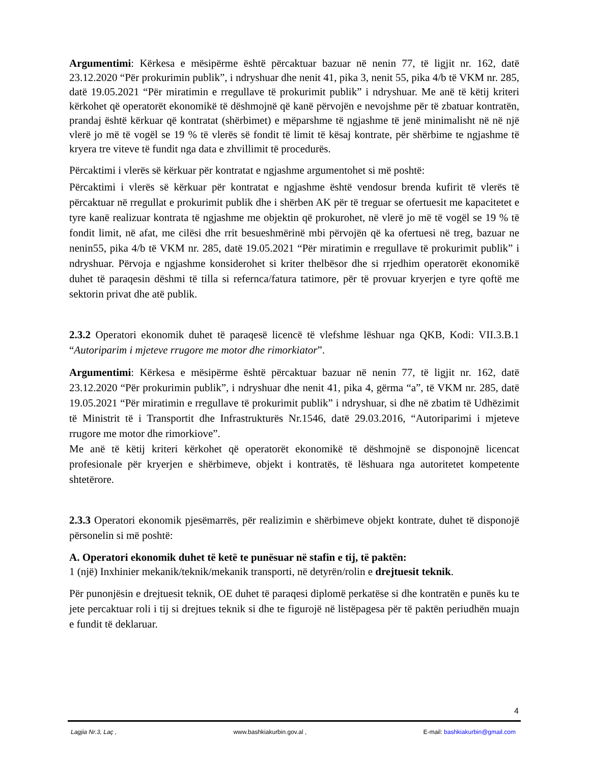Argumentimi: Kërkesa e mësipërme është përcaktuar bazuar në nenin 77, të ligjit nr. 162, datë 23.12.2020 “Për prokurimin publik”, i ndryshuar dhe nenit 41, pika 3, nenit 55, pika 4/b të VKM nr. 285, datë 19.05.2021 “Për miratimin e rregullave të prokurimit publik” i ndryshuar. Me anë të këtij kriteri kërkohet që operatorët ekonomikë të dëshmojnë që kanë përvojën e nevojshme për të zbatuar kontratën, prandaj është kërkuar që kontratat (shërbimet) e mëparshme të ngjashme të jenë minimalisht në në një vlerë jo më të vogël se 19 % të vlerës së fondit të limit të kësaj kontrate, për shërbime te ngjashme të kryera tre viteve të fundit nga data e zhvillimit të procedurës.
Përcaktimi i vlerës së kërkuar për kontratat e ngjashme argumentohet si më poshtë:
Përcaktimi i vlerës së kërkuar për kontratat e ngjashme është vendosur brenda kufirit të vlerës të përcaktuar në rregullat e prokurimit publik dhe i shërben AK për të treguar se ofertuesit me kapacitetet e tyre kanë realizuar kontrata të ngjashme me objektin që prokurohet, në vlerë jo më të vogël se 19 % të fondit limit, në afat, me cilësi dhe rrit besueshmërinë mbi përvojën që ka ofertuesi në treg, bazuar ne nenin55, pika 4/b të VKM nr. 285, datë 19.05.2021 “Për miratimin e rregullave të prokurimit publik” i ndryshuar. Përvoja e ngjashme konsiderohet si kriter thelbësor dhe si rrjedhim operatorët ekonomikë duhet të paraqesin dëshmi të tilla si refernca/fatura tatimore, për të provuar kryerjen e tyre qoftë me sektorin privat dhe atë publik.
2.3.2 Operatori ekonomik duhet të paraqesë licencë të vlefshme lëshuar nga QKB, Kodi: VII.3.B.1 “Autoriparim i mjeteve rrugore me motor dhe rimorkiator”.
Argumentimi: Kërkesa e mësipërme është përcaktuar bazuar në nenin 77, të ligjit nr. 162, datë 23.12.2020 “Për prokurimin publik”, i ndryshuar dhe nenit 41, pika 4, gërma “a”, të VKM nr. 285, datë 19.05.2021 “Për miratimin e rregullave të prokurimit publik” i ndryshuar, si dhe në zbatim të Udhëzimit të Ministrit të i Transportit dhe Infrastrukturës Nr.1546, datë 29.03.2016, “Autoriparimi i mjeteve rrugore me motor dhe rimorkiove”.
Me anë të këtij kriteri kërkohet që operatorët ekonomikë të dëshmojnë se disponojnë licencat profesionale për kryerjen e shërbimeve, objekt i kontratës, të lëshuara nga autoritetet kompetente shtetërore.
2.3.3 Operatori ekonomik pjesëmarrës, për realizimin e shërbimeve objekt kontrate, duhet të disponojë përsonelin si më poshtë:
A. Operatori ekonomik duhet të ketë te punësuar në stafin e tij, të paktën:
1 (një) Inxhinier mekanik/teknik/mekanik transporti, në detyrën/rolin e drejtuesit teknik.
Për punonjësin e drejtuesit teknik, OE duhet të paraqesi diplomë perkatëse si dhe kontratën e punës ku te jete percaktuar roli i tij si drejtues teknik si dhe te figurojë në listëpagesa për të paktën periudhën muajn e fundit të deklaruar.
4
Lagjia Nr.3, Laç , www.bashkiakurbin.gov.al , E-mail: bashkiakurbin@gmail.com